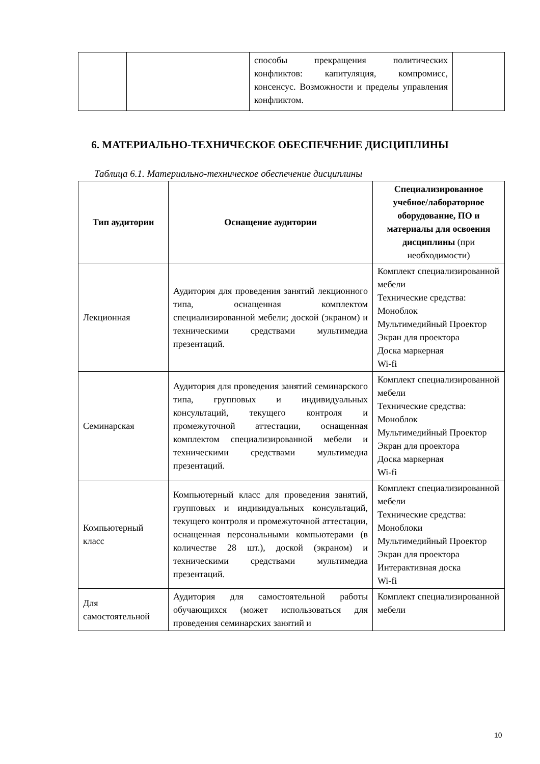| | | способы прекращения политических конфликтов: капитуляция, компромисс, консенсус. Возможности и пределы управления конфликтом. | |
6. МАТЕРИАЛЬНО-ТЕХНИЧЕСКОЕ ОБЕСПЕЧЕНИЕ ДИСЦИПЛИНЫ
Таблица 6.1. Материально-техническое обеспечение дисциплины
| Тип аудитории | Оснащение аудитории | Специализированное учебное/лабораторное оборудование, ПО и материалы для освоения дисциплины (при необходимости) |
| --- | --- | --- |
| Лекционная | Аудитория для проведения занятий лекционного типа, оснащенная комплектом специализированной мебели; доской (экраном) и техническими средствами мультимедиа презентаций. | Комплект специализированной мебели Технические средства: Моноблок Мультимедийный Проектор Экран для проектора Доска маркерная Wi-fi |
| Семинарская | Аудитория для проведения занятий семинарского типа, групповых и индивидуальных консультаций, текущего контроля и промежуточной аттестации, оснащенная комплектом специализированной мебели и техническими средствами мультимедиа презентаций. | Комплект специализированной мебели Технические средства: Моноблок Мультимедийный Проектор Экран для проектора Доска маркерная Wi-fi |
| Компьютерный класс | Компьютерный класс для проведения занятий, групповых и индивидуальных консультаций, текущего контроля и промежуточной аттестации, оснащенная персональными компьютерами (в количестве 28 шт.), доской (экраном) и техническими средствами мультимедиа презентаций. | Комплект специализированной мебели Технические средства: Моноблоки Мультимедийный Проектор Экран для проектора Интерактивная доска Wi-fi |
| Для самостоятельной | Аудитория для самостоятельной работы обучающихся (может использоваться для проведения семинарских занятий и | Комплект специализированной мебели |
10